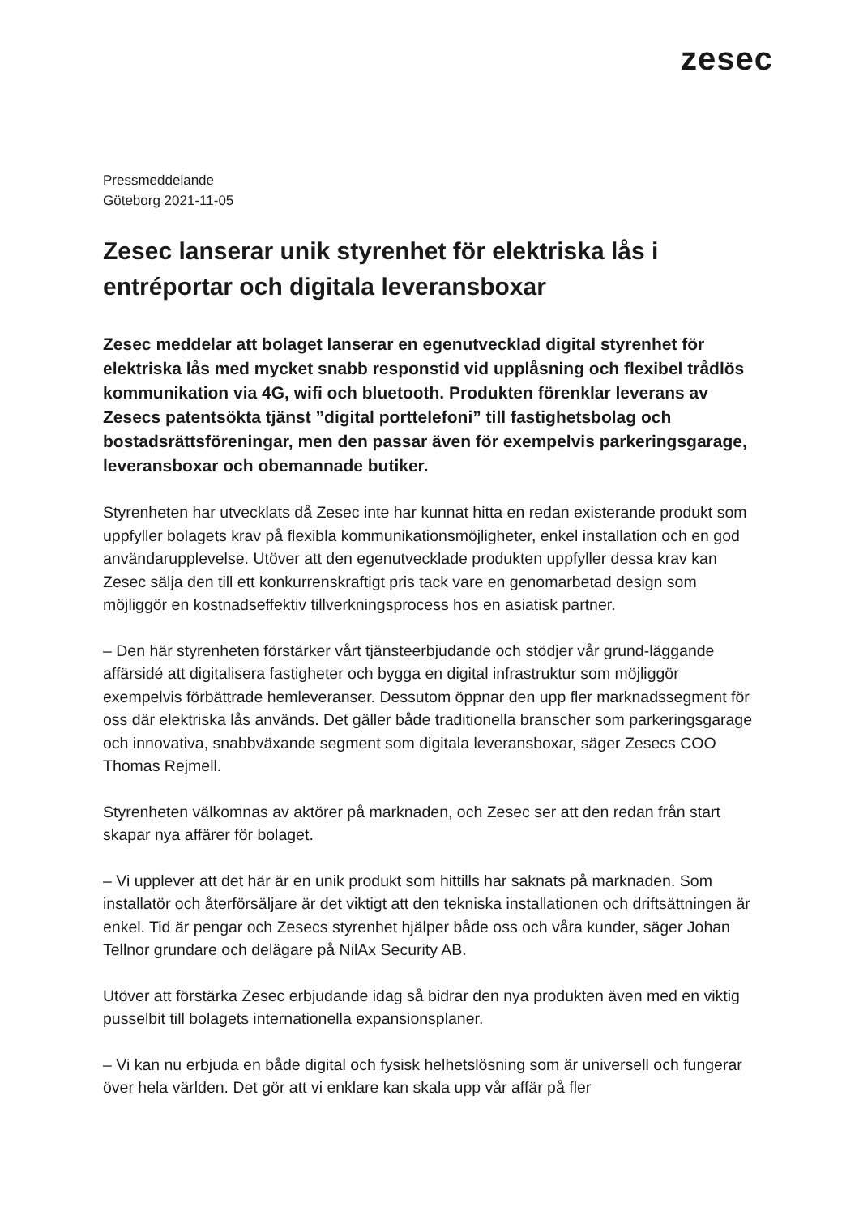zesec
Pressmeddelande
Göteborg 2021-11-05
Zesec lanserar unik styrenhet för elektriska lås i entréportar och digitala leveransboxar
Zesec meddelar att bolaget lanserar en egenutvecklad digital styrenhet för elektriska lås med mycket snabb responstid vid upplåsning och flexibel trådlös kommunikation via 4G, wifi och bluetooth. Produkten förenklar leverans av Zesecs patentsökta tjänst ”digital porttelefoni” till fastighetsbolag och bostadsrättsföreningar, men den passar även för exempelvis parkeringsgarage, leveransboxar och obemannade butiker.
Styrenheten har utvecklats då Zesec inte har kunnat hitta en redan existerande produkt som uppfyller bolagets krav på flexibla kommunikationsmöjligheter, enkel installation och en god användarupplevelse. Utöver att den egenutvecklade produkten uppfyller dessa krav kan Zesec sälja den till ett konkurrenskraftigt pris tack vare en genomarbetad design som möjliggör en kostnadseffektiv tillverkningsprocess hos en asiatisk partner.
– Den här styrenheten förstärker vårt tjänsteerbjudande och stödjer vår grund-läggande affärsidé att digitalisera fastigheter och bygga en digital infrastruktur som möjliggör exempelvis förbättrade hemleveranser. Dessutom öppnar den upp fler marknadssegment för oss där elektriska lås används. Det gäller både traditionella branscher som parkeringsgarage och innovativa, snabbväxande segment som digitala leveransboxar, säger Zesecs COO Thomas Rejmell.
Styrenheten välkomnas av aktörer på marknaden, och Zesec ser att den redan från start skapar nya affärer för bolaget.
– Vi upplever att det här är en unik produkt som hittills har saknats på marknaden. Som installatör och återförsäljare är det viktigt att den tekniska installationen och driftsättningen är enkel. Tid är pengar och Zesecs styrenhet hjälper både oss och våra kunder, säger Johan Tellnor grundare och delägare på NilAx Security AB.
Utöver att förstärka Zesec erbjudande idag så bidrar den nya produkten även med en viktig pusselbit till bolagets internationella expansionsplaner.
– Vi kan nu erbjuda en både digital och fysisk helhetslösning som är universell och fungerar över hela världen. Det gör att vi enklare kan skala upp vår affär på fler